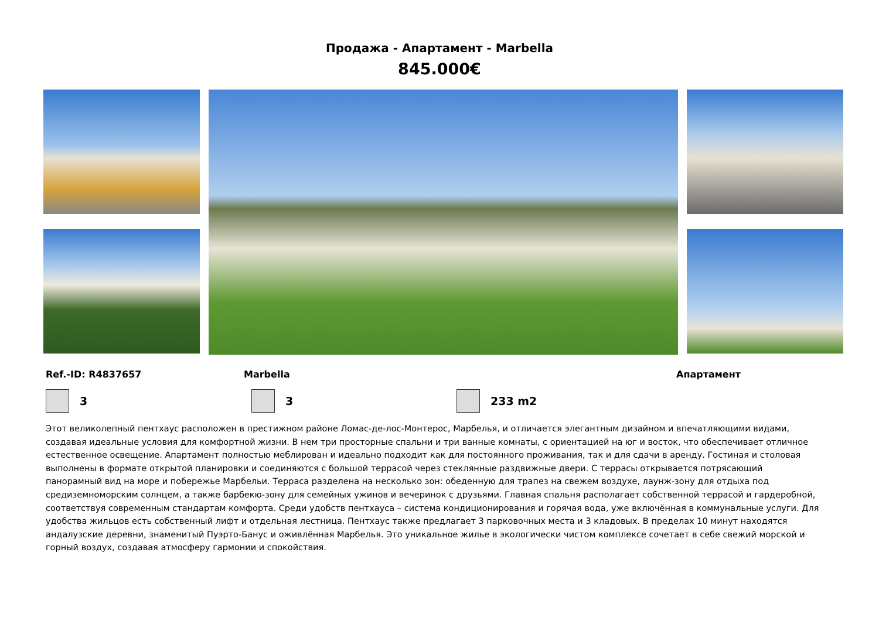Продажа - Апартамент - Marbella
845.000€
Ref.-ID: R4837657 Marbella Апартамент
3 3 233 m2
Этот великолепный пентхаус расположен в престижном районе Ломас-де-лос-Монтерос, Марбелья, и отличается элегантным дизайном и впечатляющими видами, создавая идеальные условия для комфортной жизни. В нем три просторные спальни и три ванные комнаты, с ориентацией на юг и восток, что обеспечивает отличное естественное освещение. Апартамент полностью меблирован и идеально подходит как для постоянного проживания, так и для сдачи в аренду. Гостиная и столовая выполнены в формате открытой планировки и соединяются с большой террасой через стеклянные раздвижные двери. С террасы открывается потрясающий панорамный вид на море и побережье Марбельи. Терраса разделена на несколько зон: обеденную для трапез на свежем воздухе, лаунж-зону для отдыха под средиземноморским солнцем, а также барбекю-зону для семейных ужинов и вечеринок с друзьями. Главная спальня располагает собственной террасой и гардеробной, соответствуя современным стандартам комфорта. Среди удобств пентхауса – система кондиционирования и горячая вода, уже включённая в коммунальные услуги. Для удобства жильцов есть собственный лифт и отдельная лестница. Пентхаус также предлагает 3 парковочных места и 3 кладовых. В пределах 10 минут находятся андалузские деревни, знаменитый Пуэрто-Банус и оживлённая Марбелья. Это уникальное жилье в экологически чистом комплексе сочетает в себе свежий морской и горный воздух, создавая атмосферу гармонии и спокойствия.